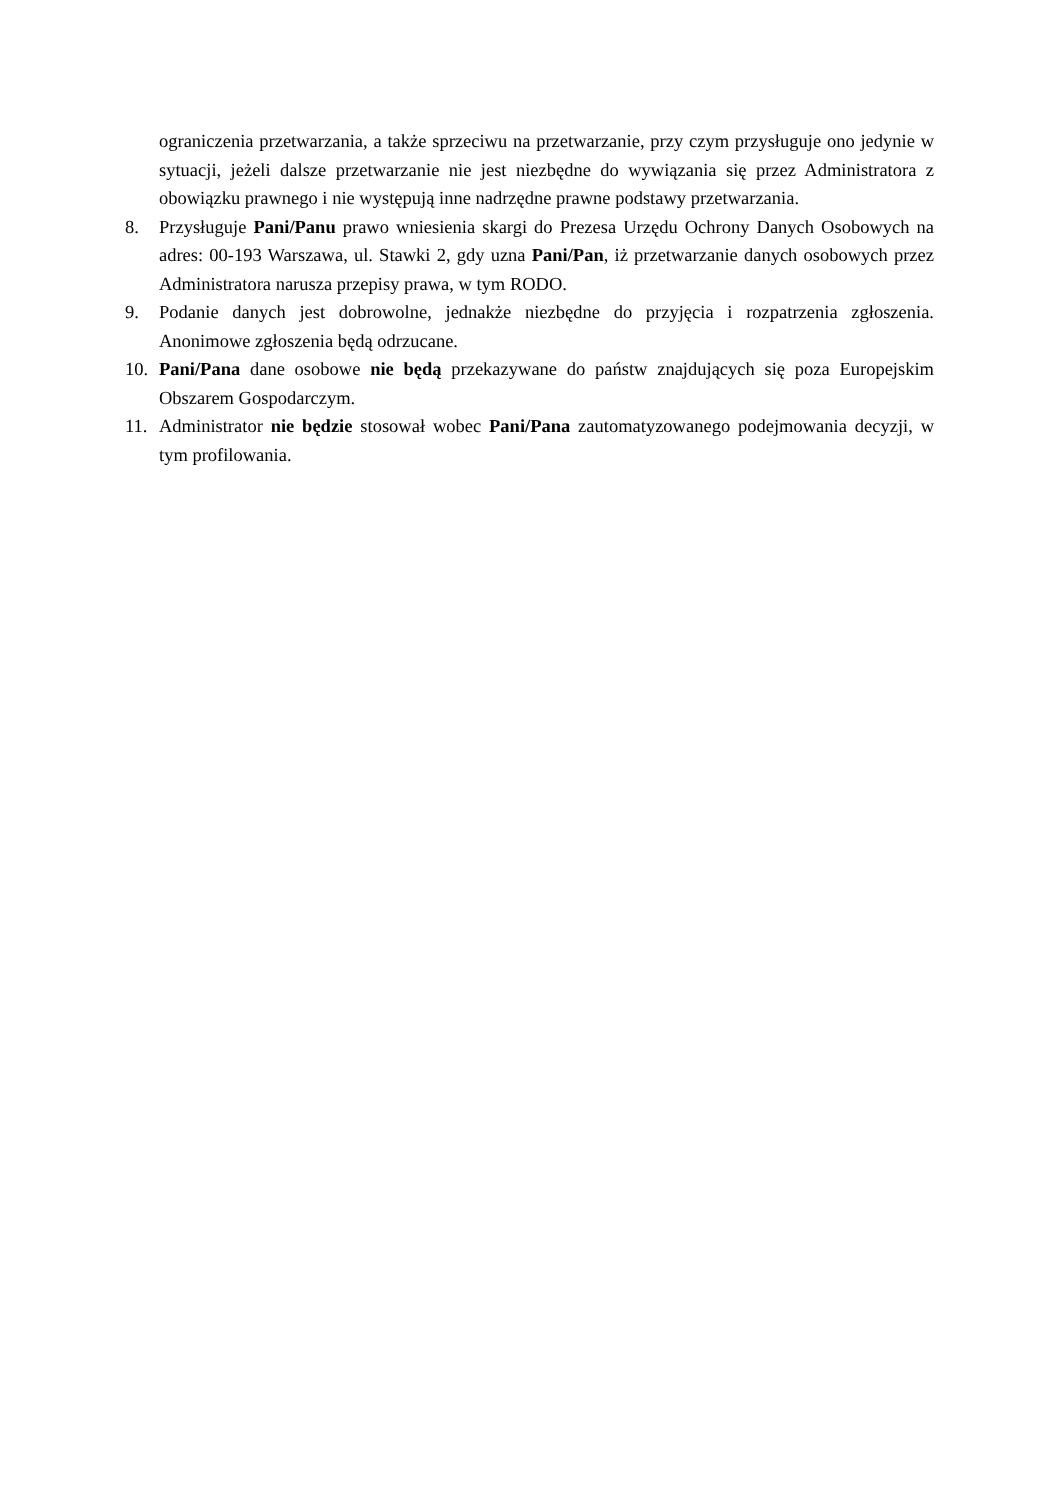ograniczenia przetwarzania, a także sprzeciwu na przetwarzanie, przy czym przysługuje ono jedynie w sytuacji, jeżeli dalsze przetwarzanie nie jest niezbędne do wywiązania się przez Administratora z obowiązku prawnego i nie występują inne nadrzędne prawne podstawy przetwarzania.
8. Przysługuje Pani/Panu prawo wniesienia skargi do Prezesa Urzędu Ochrony Danych Osobowych na adres: 00-193 Warszawa, ul. Stawki 2, gdy uzna Pani/Pan, iż przetwarzanie danych osobowych przez Administratora narusza przepisy prawa, w tym RODO.
9. Podanie danych jest dobrowolne, jednakże niezbędne do przyjęcia i rozpatrzenia zgłoszenia. Anonimowe zgłoszenia będą odrzucane.
10. Pani/Pana dane osobowe nie będą przekazywane do państw znajdujących się poza Europejskim Obszarem Gospodarczym.
11. Administrator nie będzie stosował wobec Pani/Pana zautomatyzowanego podejmowania decyzji, w tym profilowania.